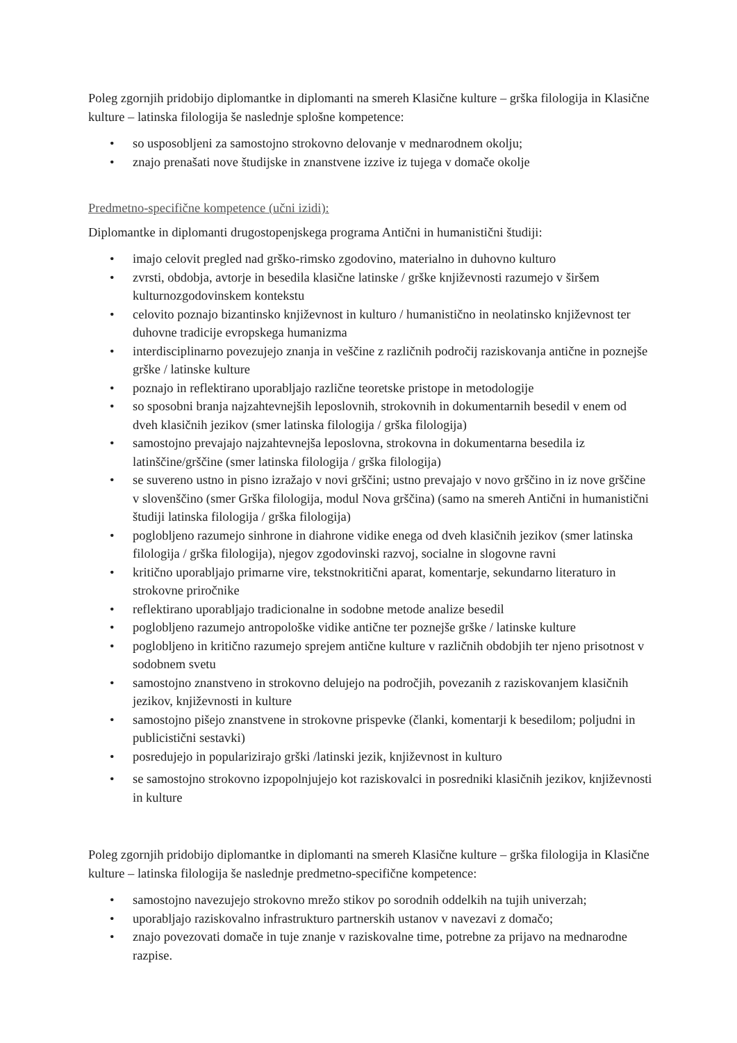Poleg zgornjih pridobijo diplomantke in diplomanti na smereh Klasične kulture – grška filologija in Klasične kulture – latinska filologija še naslednje splošne kompetence:
• so usposobljeni za samostojno strokovno delovanje v mednarodnem okolju;
• znajo prenašati nove študijske in znanstvene izzive iz tujega v domače okolje
Predmetno-specifične kompetence (učni izidi):
Diplomantke in diplomanti drugostopenjskega programa Antični in humanistični študiji:
• imajo celovit pregled nad grško-rimsko zgodovino, materialno in duhovno kulturo
• zvrsti, obdobja, avtorje in besedila klasične latinske / grške književnosti razumejo v širšem kulturnozgodovinskem kontekstu
• celovito poznajo bizantinsko književnost in kulturo / humanistično in neolatinsko književnost ter duhovne tradicije evropskega humanizma
• interdisciplinarno povezujejo znanja in veščine z različnih področij raziskovanja antične in poznejše grške / latinske kulture
• poznajo in reflektirano uporabljajo različne teoretske pristope in metodologije
• so sposobni branja najzahtevnejših leposlovnih, strokovnih in dokumentarnih besedil v enem od dveh klasičnih jezikov (smer latinska filologija / grška filologija)
• samostojno prevajajo najzahtevnejša leposlovna, strokovna in dokumentarna besedila iz latinščine/grščine (smer latinska filologija / grška filologija)
• se suvereno ustno in pisno izražajo v novi grščini; ustno prevajajo v novo grščino in iz nove grščine v slovenščino (smer Grška filologija, modul Nova grščina) (samo na smereh Antični in humanistični študiji latinska filologija / grška filologija)
• poglobljeno razumejo sinhrone in diahrone vidike enega od dveh klasičnih jezikov (smer latinska filologija / grška filologija), njegov zgodovinski razvoj, socialne in slogovne ravni
• kritično uporabljajo primarne vire, tekstnokritični aparat, komentarje, sekundarno literaturo in strokovne priročnike
• reflektirano uporabljajo tradicionalne in sodobne metode analize besedil
• poglobljeno razumejo antropološke vidike antične ter poznejše grške / latinske kulture
• poglobljeno in kritično razumejo sprejem antične kulture v različnih obdobjih ter njeno prisotnost v sodobnem svetu
• samostojno znanstveno in strokovno delujejo na področjih, povezanih z raziskovanjem klasičnih jezikov, književnosti in kulture
• samostojno pišejo znanstvene in strokovne prispevke (članki, komentarji k besedilom; poljudni in publicistični sestavki)
• posredujejo in popularizirajo grški /latinski jezik, književnost in kulturo
• se samostojno strokovno izpopolnjujejo kot raziskovalci in posredniki klasičnih jezikov, književnosti in kulture
Poleg zgornjih pridobijo diplomantke in diplomanti na smereh Klasične kulture – grška filologija in Klasične kulture – latinska filologija še naslednje predmetno-specifične kompetence:
• samostojno navezujejo strokovno mrežo stikov po sorodnih oddelkih na tujih univerzah;
• uporabljajo raziskovalno infrastrukturo partnerskih ustanov v navezavi z domačo;
• znajo povezovati domače in tuje znanje v raziskovalne time, potrebne za prijavo na mednarodne razpise.